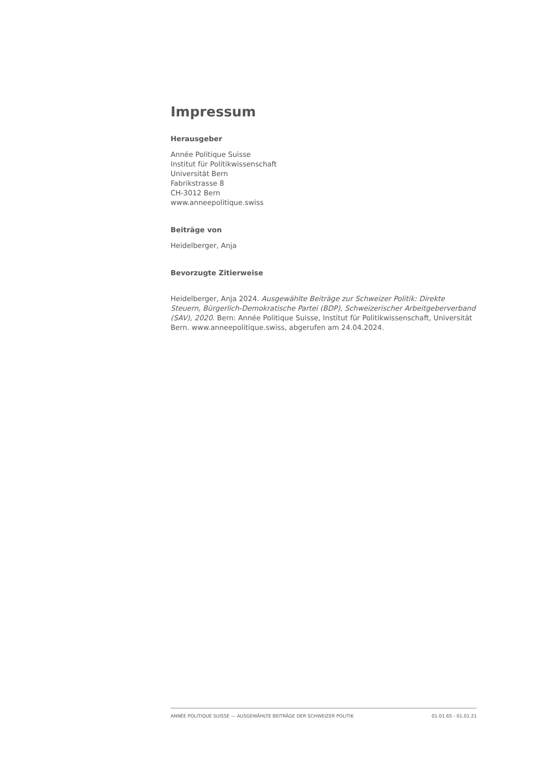Impressum
Herausgeber
Année Politique Suisse
Institut für Politikwissenschaft
Universität Bern
Fabrikstrasse 8
CH-3012 Bern
www.anneepolitique.swiss
Beiträge von
Heidelberger, Anja
Bevorzugte Zitierweise
Heidelberger, Anja 2024. Ausgewählte Beiträge zur Schweizer Politik: Direkte Steuern, Bürgerlich-Demokratische Partei (BDP), Schweizerischer Arbeitgeberverband (SAV), 2020. Bern: Année Politique Suisse, Institut für Politikwissenschaft, Universität Bern. www.anneepolitique.swiss, abgerufen am 24.04.2024.
ANNÉE POLITIQUE SUISSE — AUSGEWÄHLTE BEITRÄGE DER SCHWEIZER POLITIK 01.01.65 - 01.01.21